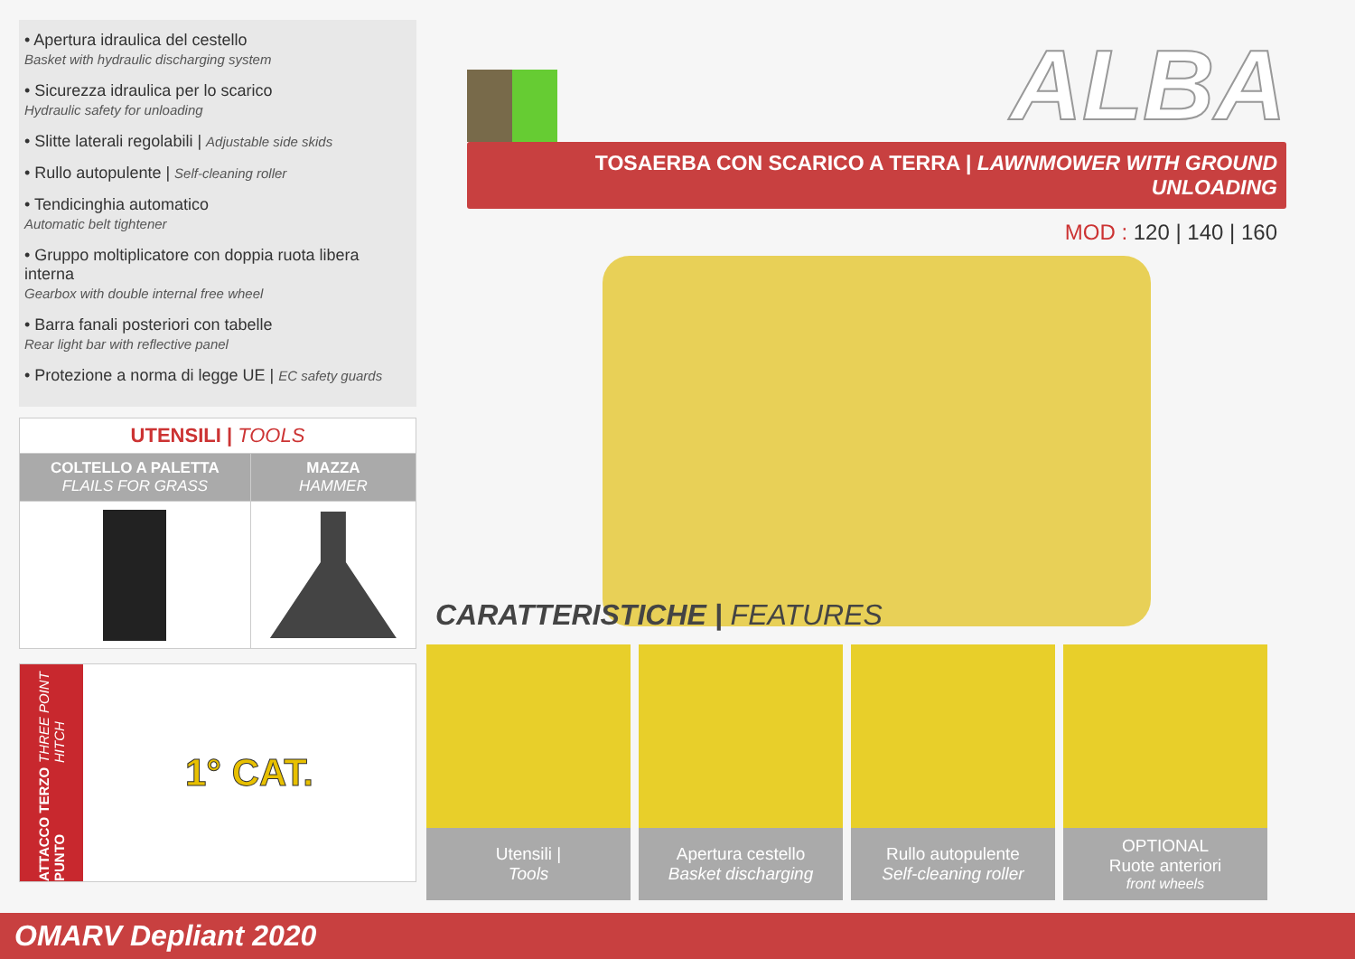• Apertura idraulica del cestello
Basket with hydraulic discharging system
• Sicurezza idraulica per lo scarico
Hydraulic safety for unloading
• Slitte laterali regolabili | Adjustable side skids
• Rullo autopulente | Self-cleaning roller
• Tendicinghia automatico
Automatic belt tightener
• Gruppo moltiplicatore con doppia ruota libera interna
Gearbox with double internal free wheel
• Barra fanali posteriori con tabelle
Rear light bar with reflective panel
• Protezione a norma di legge UE | EC safety guards
| UTENSILI / TOOLS | |
| --- | --- |
| COLTELLO A PALETTA FLAILS FOR GRASS | MAZZA HAMMER |
ATTACCO TERZO PUNTO THREE POINT HITCH
1° CAT.
ALBA
TOSAERBA CON SCARICO A TERRA | LAWNMOWER WITH GROUND UNLOADING
MOD : 120 | 140 | 160
CARATTERISTICHE | FEATURES
Utensili |
Tools
Apertura cestello
Basket discharging
Rullo autopulente
Self-cleaning roller
OPTIONAL
Ruote anteriori
front wheels
OMARV Depliant 2020